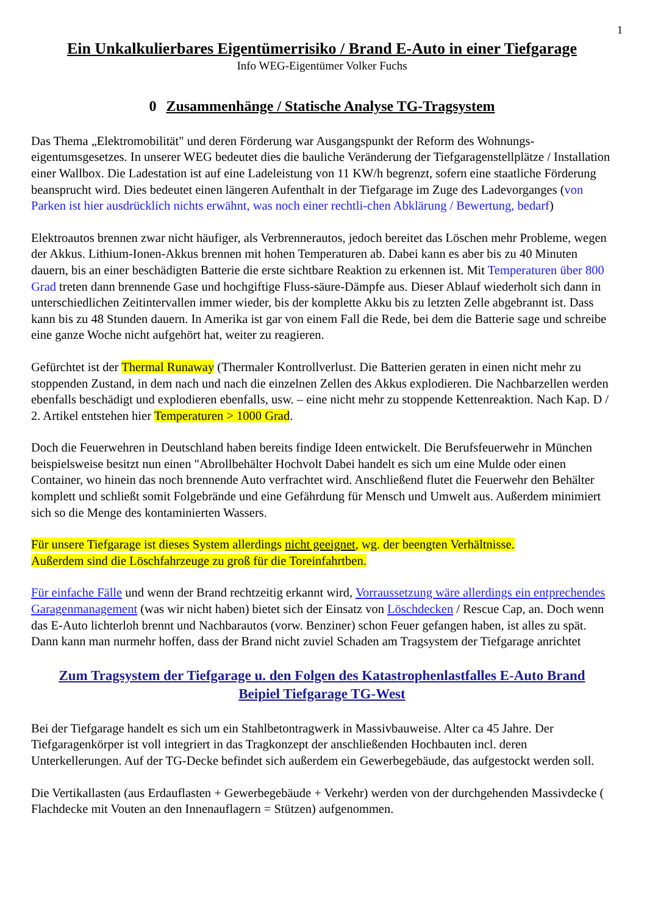1
Ein Unkalkulierbares Eigentümerrisiko / Brand E-Auto in einer Tiefgarage
Info WEG-Eigentümer Volker Fuchs
0 Zusammenhänge / Statische Analyse TG-Tragsystem
Das Thema „Elektromobilität" und deren Förderung war Ausgangspunkt der Reform des Wohnungs-eigentumsgesetzes. In unserer WEG bedeutet dies die bauliche Veränderung der Tiefgaragenstellplätze / Installation einer Wallbox. Die Ladestation ist auf eine Ladeleistung von 11 KW/h begrenzt, sofern eine staatliche Förderung beansprucht wird. Dies bedeutet einen längeren Aufenthalt in der Tiefgarage im Zuge des Ladevorganges (von Parken ist hier ausdrücklich nichts erwähnt, was noch einer rechtli-chen Abklärung / Bewertung, bedarf)
Elektroautos brennen zwar nicht häufiger, als Verbrennerautos, jedoch bereitet das Löschen mehr Probleme, wegen der Akkus. Lithium-Ionen-Akkus brennen mit hohen Temperaturen ab. Dabei kann es aber bis zu 40 Minuten dauern, bis an einer beschädigten Batterie die erste sichtbare Reaktion zu erkennen ist. Mit Temperaturen über 800 Grad treten dann brennende Gase und hochgiftige Fluss-säure-Dämpfe aus. Dieser Ablauf wiederholt sich dann in unterschiedlichen Zeitintervallen immer wieder, bis der komplette Akku bis zu letzten Zelle abgebrannt ist. Dass kann bis zu 48 Stunden dauern. In Amerika ist gar von einem Fall die Rede, bei dem die Batterie sage und schreibe eine ganze Woche nicht aufgehört hat, weiter zu reagieren.
Gefürchtet ist der Thermal Runaway (Thermaler Kontrollverlust. Die Batterien geraten in einen nicht mehr zu stoppenden Zustand, in dem nach und nach die einzelnen Zellen des Akkus explodieren. Die Nachbarzellen werden ebenfalls beschädigt und explodieren ebenfalls, usw. – eine nicht mehr zu stoppende Kettenreaktion. Nach Kap. D / 2. Artikel entstehen hier Temperaturen > 1000 Grad.
Doch die Feuerwehren in Deutschland haben bereits findige Ideen entwickelt. Die Berufsfeuerwehr in München beispielsweise besitzt nun einen "Abrollbehälter Hochvolt Dabei handelt es sich um eine Mulde oder einen Container, wo hinein das noch brennende Auto verfrachtet wird. Anschließend flutet die Feuerwehr den Behälter komplett und schließt somit Folgebrände und eine Gefährdung für Mensch und Umwelt aus. Außerdem minimiert sich so die Menge des kontaminierten Wassers.
Für unsere Tiefgarage ist dieses System allerdings nicht geeignet, wg. der beengten Verhältnisse.
Außerdem sind die Löschfahrzeuge zu groß für die Toreinfahrtben.
Für einfache Fälle und wenn der Brand rechtzeitig erkannt wird, Vorraussetzung wäre allerdings ein entprechendes Garagenmanagement (was wir nicht haben) bietet sich der Einsatz von Löschdecken / Rescue Cap, an. Doch wenn das E-Auto lichterloh brennt und Nachbarautos (vorw. Benziner) schon Feuer gefangen haben, ist alles zu spät. Dann kann man nurmehr hoffen, dass der Brand nicht zuviel Schaden am Tragsystem der Tiefgarage anrichtet
Zum Tragsystem der Tiefgarage u. den Folgen des Katastrophenlastfalles E-Auto Brand
Beipiel Tiefgarage TG-West
Bei der Tiefgarage handelt es sich um ein Stahlbetontragwerk in Massivbauweise. Alter ca 45 Jahre. Der Tiefgaragenkörper ist voll integriert in das Tragkonzept der anschließenden Hochbauten incl. deren Unterkellerungen. Auf der TG-Decke befindet sich außerdem ein Gewerbegebäude, das aufgestockt werden soll.
Die Vertikallasten (aus Erdauflasten + Gewerbegebäude + Verkehr) werden von der durchgehenden Massivdecke ( Flachdecke mit Vouten an den Innenauflagern = Stützen) aufgenommen.